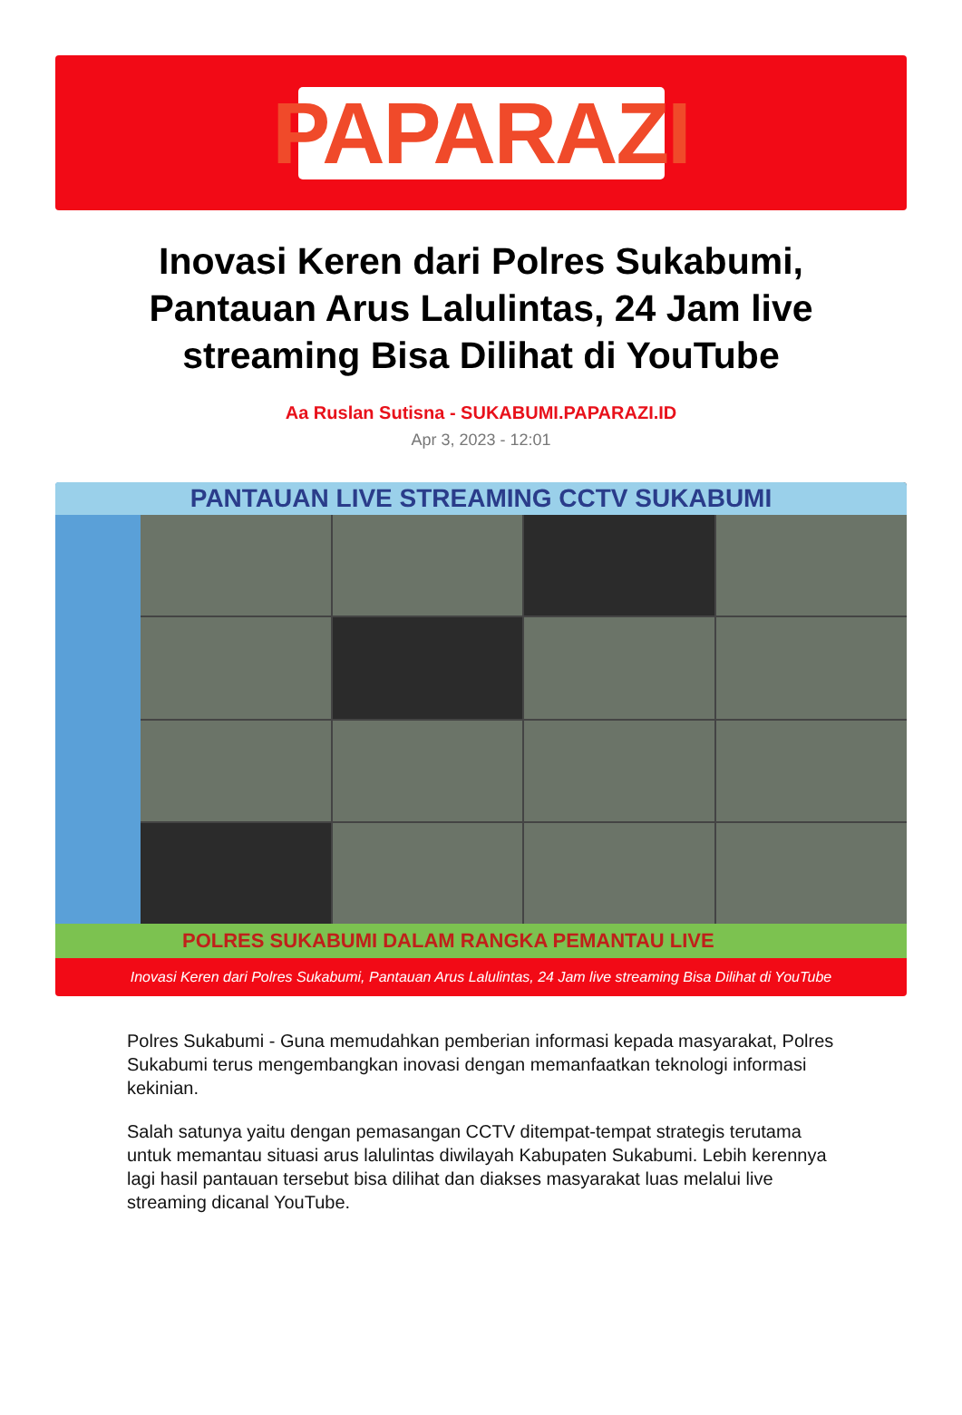PAPARAZI
Inovasi Keren dari Polres Sukabumi, Pantauan Arus Lalulintas, 24 Jam live streaming Bisa Dilihat di YouTube
Aa Ruslan Sutisna - SUKABUMI.PAPARAZI.ID
Apr 3, 2023 - 12:01
PANTAUAN LIVE STREAMING CCTV SUKABUMI
POLRES SUKABUMI DALAM RANGKA PEMANTAU LIVE
Inovasi Keren dari Polres Sukabumi, Pantauan Arus Lalulintas, 24 Jam live streaming Bisa Dilihat di YouTube
Polres Sukabumi - Guna memudahkan pemberian informasi kepada masyarakat, Polres Sukabumi terus mengembangkan inovasi dengan memanfaatkan teknologi informasi kekinian.
Salah satunya yaitu dengan pemasangan CCTV ditempat-tempat strategis terutama untuk memantau situasi arus lalulintas diwilayah Kabupaten Sukabumi. Lebih kerennya lagi hasil pantauan tersebut bisa dilihat dan diakses masyarakat luas melalui live streaming dicanal YouTube.